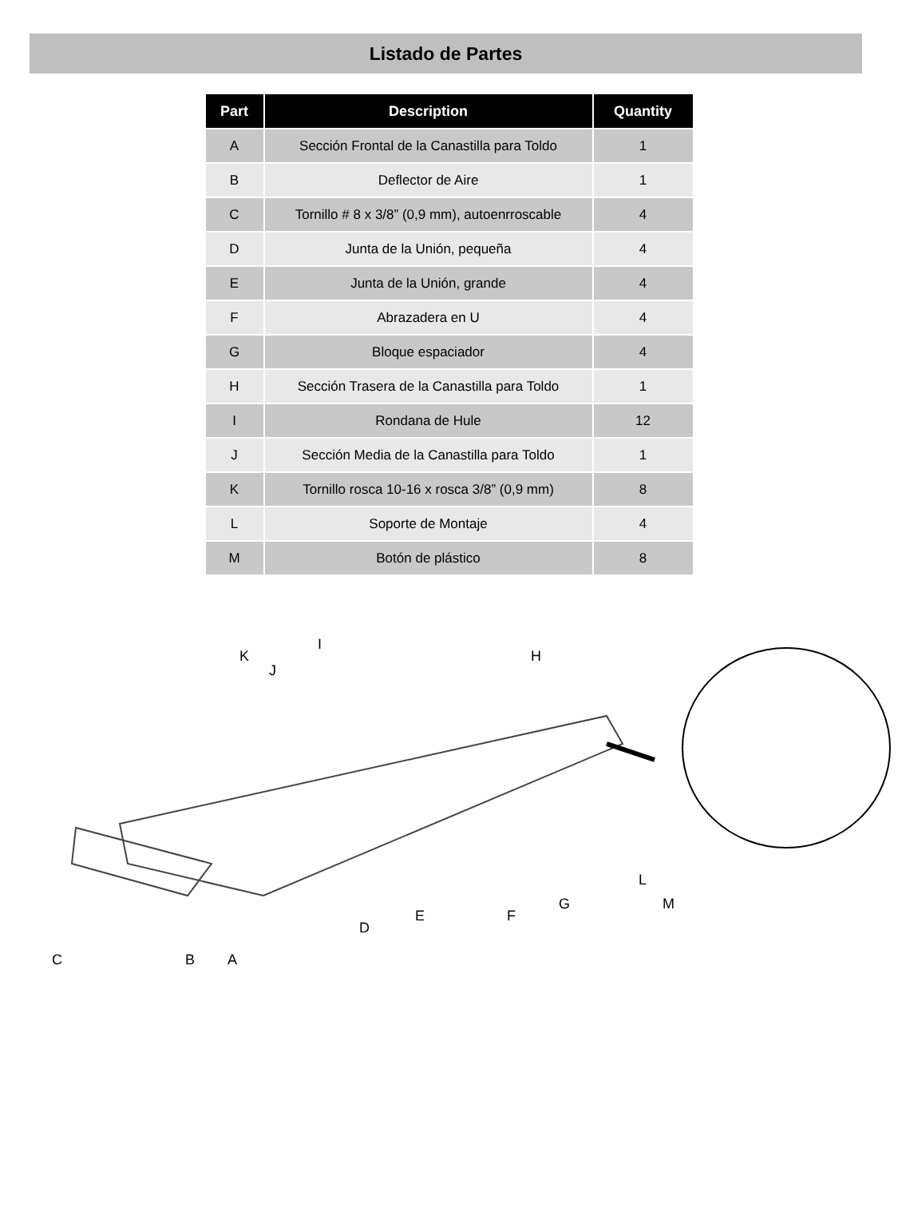Listado de Partes
| Part | Description | Quantity |
| --- | --- | --- |
| A | Sección Frontal de la Canastilla para Toldo | 1 |
| B | Deflector de Aire | 1 |
| C | Tornillo # 8 x 3/8” (0,9 mm), autoenrroscable | 4 |
| D | Junta de la Unión, pequeña | 4 |
| E | Junta de la Unión, grande | 4 |
| F | Abrazadera en U | 4 |
| G | Bloque espaciador | 4 |
| H | Sección Trasera de la Canastilla para Toldo | 1 |
| I | Rondana de Hule | 12 |
| J | Sección Media de la Canastilla para Toldo | 1 |
| K | Tornillo rosca 10-16 x rosca 3/8” (0,9 mm) | 8 |
| L | Soporte de Montaje | 4 |
| M | Botón de plástico | 8 |
I
K H
J
L
G M
E F
D
C B A